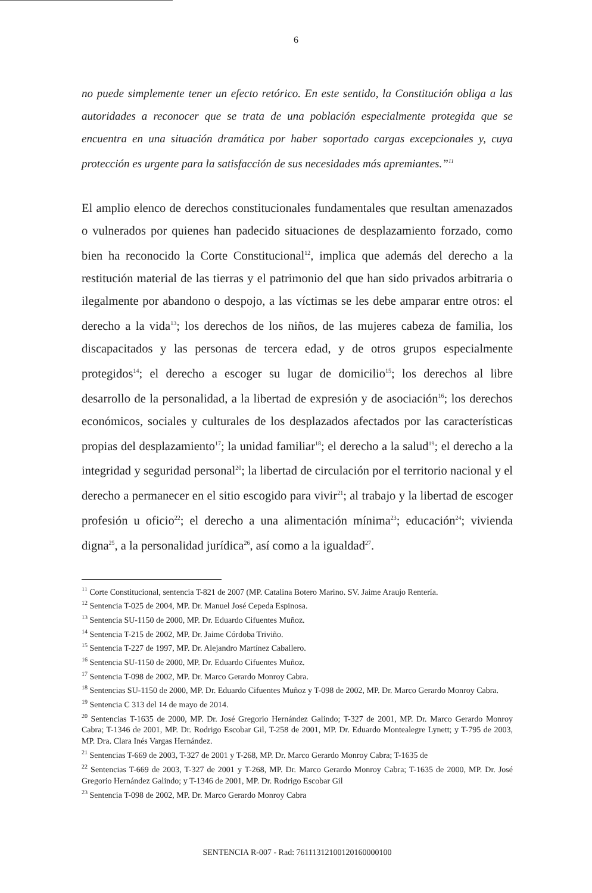6
no puede simplemente tener un efecto retórico. En este sentido, la Constitución obliga a las autoridades a reconocer que se trata de una población especialmente protegida que se encuentra en una situación dramática por haber soportado cargas excepcionales y, cuya protección es urgente para la satisfacción de sus necesidades más apremiantes.”<sup>11</sup>
El amplio elenco de derechos constitucionales fundamentales que resultan amenazados o vulnerados por quienes han padecido situaciones de desplazamiento forzado, como bien ha reconocido la Corte Constitucional<sup>12</sup>, implica que además del derecho a la restitución material de las tierras y el patrimonio del que han sido privados arbitraria o ilegalmente por abandono o despojo, a las víctimas se les debe amparar entre otros: el derecho a la vida<sup>13</sup>; los derechos de los niños, de las mujeres cabeza de familia, los discapacitados y las personas de tercera edad, y de otros grupos especialmente protegidos<sup>14</sup>; el derecho a escoger su lugar de domicilio<sup>15</sup>; los derechos al libre desarrollo de la personalidad, a la libertad de expresión y de asociación<sup>16</sup>; los derechos económicos, sociales y culturales de los desplazados afectados por las características propias del desplazamiento<sup>17</sup>; la unidad familiar<sup>18</sup>; el derecho a la salud<sup>19</sup>; el derecho a la integridad y seguridad personal<sup>20</sup>; la libertad de circulación por el territorio nacional y el derecho a permanecer en el sitio escogido para vivir<sup>21</sup>; al trabajo y la libertad de escoger profesión u oficio<sup>22</sup>; el derecho a una alimentación mínima<sup>23</sup>; educación<sup>24</sup>; vivienda digna<sup>25</sup>, a la personalidad jurídica<sup>26</sup>, así como a la igualdad<sup>27</sup>.
<sup>11</sup> Corte Constitucional, sentencia T-821 de 2007 (MP. Catalina Botero Marino. SV. Jaime Araujo Rentería.
<sup>12</sup> Sentencia T-025 de 2004, MP. Dr. Manuel José Cepeda Espinosa.
<sup>13</sup> Sentencia SU-1150 de 2000, MP. Dr. Eduardo Cifuentes Muñoz.
<sup>14</sup> Sentencia T-215 de 2002, MP. Dr. Jaime Córdoba Triviño.
<sup>15</sup> Sentencia T-227 de 1997, MP. Dr. Alejandro Martínez Caballero.
<sup>16</sup> Sentencia SU-1150 de 2000, MP. Dr. Eduardo Cifuentes Muñoz.
<sup>17</sup> Sentencia T-098 de 2002, MP. Dr. Marco Gerardo Monroy Cabra.
<sup>18</sup> Sentencias SU-1150 de 2000, MP. Dr. Eduardo Cifuentes Muñoz y T-098 de 2002, MP. Dr. Marco Gerardo Monroy Cabra.
<sup>19</sup> Sentencia C 313 del 14 de mayo de 2014.
<sup>20</sup> Sentencias T-1635 de 2000, MP. Dr. José Gregorio Hernández Galindo; T-327 de 2001, MP. Dr. Marco Gerardo Monroy Cabra; T-1346 de 2001, MP. Dr. Rodrigo Escobar Gil, T-258 de 2001, MP. Dr. Eduardo Montealegre Lynett; y T-795 de 2003, MP. Dra. Clara Inés Vargas Hernández.
<sup>21</sup> Sentencias T-669 de 2003, T-327 de 2001 y T-268, MP. Dr. Marco Gerardo Monroy Cabra; T-1635 de
<sup>22</sup> Sentencias T-669 de 2003, T-327 de 2001 y T-268, MP. Dr. Marco Gerardo Monroy Cabra; T-1635 de 2000, MP. Dr. José Gregorio Hernández Galindo; y T-1346 de 2001, MP. Dr. Rodrigo Escobar Gil
<sup>23</sup> Sentencia T-098 de 2002, MP. Dr. Marco Gerardo Monroy Cabra
SENTENCIA R-007 - Rad: 76111312100120160000100